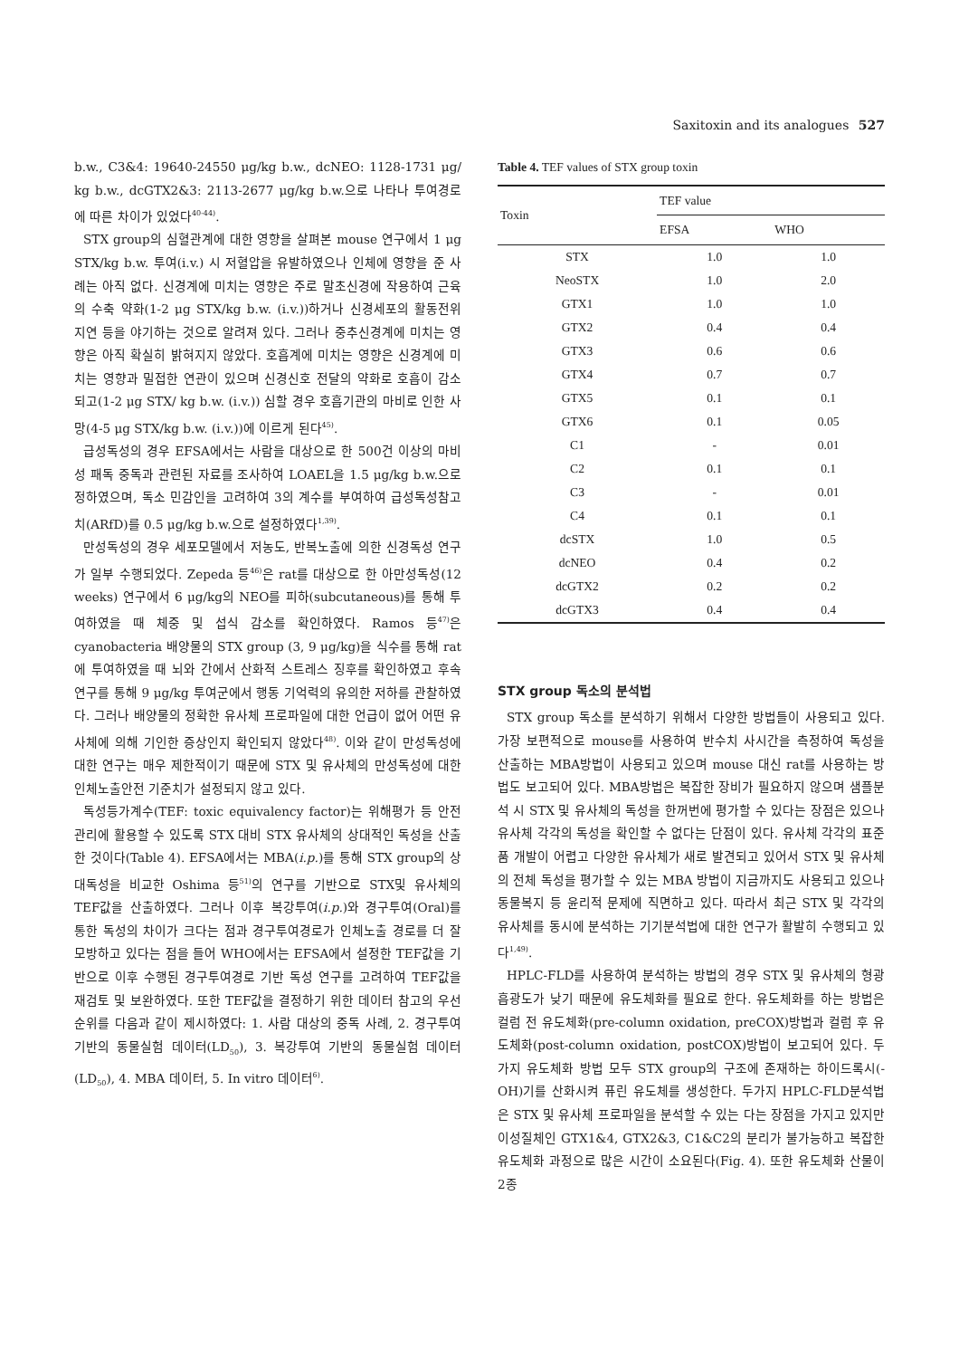Saxitoxin and its analogues 527
b.w., C3&4: 19640-24550 μg/kg b.w., dcNEO: 1128-1731 μg/ kg b.w., dcGTX2&3: 2113-2677 μg/kg b.w.으로 나타나 투여경로에 따른 차이가 있었다<sup>40-44)</sup>.
STX group의 심혈관계에 대한 영향을 살펴본 mouse 연구에서 1 μg STX/kg b.w. 투여(i.v.) 시 저혈압을 유발하였으나 인체에 영향을 준 사례는 아직 없다. 신경계에 미치는 영향은 주로 말초신경에 작용하여 근육의 수축 약화(1-2 μg STX/kg b.w. (i.v.))하거나 신경세포의 활동전위 지연 등을 야기하는 것으로 알려져 있다. 그러나 중추신경계에 미치는 영향은 아직 확실히 밝혀지지 않았다. 호흡계에 미치는 영향은 신경계에 미치는 영향과 밀접한 연관이 있으며 신경신호 전달의 약화로 호흡이 감소되고(1-2 μg STX/ kg b.w. (i.v.)) 심할 경우 호흡기관의 마비로 인한 사망(4-5 μg STX/kg b.w. (i.v.))에 이르게 된다<sup>45)</sup>.
급성독성의 경우 EFSA에서는 사람을 대상으로 한 500건 이상의 마비성 패독 중독과 관련된 자료를 조사하여 LOAEL을 1.5 μg/kg b.w.으로 정하였으며, 독소 민감인을 고려하여 3의 계수를 부여하여 급성독성참고치(ARfD)를 0.5 μg/kg b.w.으로 설정하였다<sup>1,39)</sup>.
만성독성의 경우 세포모델에서 저농도, 반복노출에 의한 신경독성 연구가 일부 수행되었다. Zepeda 등<sup>46)</sup>은 rat를 대상으로 한 아만성독성(12 weeks) 연구에서 6 μg/kg의 NEO를 피하(subcutaneous)를 통해 투여하였을 때 체중 및 섭식 감소를 확인하였다. Ramos 등<sup>47)</sup>은 cyanobacteria 배양물의 STX group (3, 9 μg/kg)을 식수를 통해 rat에 투여하였을 때 뇌와 간에서 산화적 스트레스 징후를 확인하였고 후속 연구를 통해 9 μg/kg 투여군에서 행동 기억력의 유의한 저하를 관찰하였다. 그러나 배양물의 정확한 유사체 프로파일에 대한 언급이 없어 어떤 유사체에 의해 기인한 증상인지 확인되지 않았다<sup>48)</sup>. 이와 같이 만성독성에 대한 연구는 매우 제한적이기 때문에 STX 및 유사체의 만성독성에 대한 인체노출안전 기준치가 설정되지 않고 있다.
독성등가계수(TEF: toxic equivalency factor)는 위해평가 등 안전관리에 활용할 수 있도록 STX 대비 STX 유사체의 상대적인 독성을 산출한 것이다(Table 4). EFSA에서는 MBA(i.p.)를 통해 STX group의 상대독성을 비교한 Oshima 등<sup>51)</sup>의 연구를 기반으로 STX및 유사체의 TEF값을 산출하였다. 그러나 이후 복강투여(i.p.)와 경구투여(Oral)를 통한 독성의 차이가 크다는 점과 경구투여경로가 인체노출 경로를 더 잘 모방하고 있다는 점을 들어 WHO에서는 EFSA에서 설정한 TEF값을 기반으로 이후 수행된 경구투여경로 기반 독성 연구를 고려하여 TEF값을 재검토 및 보완하였다. 또한 TEF값을 결정하기 위한 데이터 참고의 우선순위를 다음과 같이 제시하였다: 1. 사람 대상의 중독 사례, 2. 경구투여 기반의 동물실험 데이터(LD<sub>50</sub>), 3. 복강투여 기반의 동물실험 데이터(LD<sub>50</sub>), 4. MBA 데이터, 5. In vitro 데이터<sup>6)</sup>.
Table 4. TEF values of STX group toxin
| Toxin | TEF value | |
| --- | --- | --- |
| | EFSA | WHO |
| STX | 1.0 | 1.0 |
| NeoSTX | 1.0 | 2.0 |
| GTX1 | 1.0 | 1.0 |
| GTX2 | 0.4 | 0.4 |
| GTX3 | 0.6 | 0.6 |
| GTX4 | 0.7 | 0.7 |
| GTX5 | 0.1 | 0.1 |
| GTX6 | 0.1 | 0.05 |
| C1 | - | 0.01 |
| C2 | 0.1 | 0.1 |
| C3 | - | 0.01 |
| C4 | 0.1 | 0.1 |
| dcSTX | 1.0 | 0.5 |
| dcNEO | 0.4 | 0.2 |
| dcGTX2 | 0.2 | 0.2 |
| dcGTX3 | 0.4 | 0.4 |
STX group 독소의 분석법
STX group 독소를 분석하기 위해서 다양한 방법들이 사용되고 있다. 가장 보편적으로 mouse를 사용하여 반수치 사시간을 측정하여 독성을 산출하는 MBA방법이 사용되고 있으며 mouse 대신 rat를 사용하는 방법도 보고되어 있다. MBA방법은 복잡한 장비가 필요하지 않으며 샘플분석 시 STX 및 유사체의 독성을 한꺼번에 평가할 수 있다는 장점은 있으나 유사체 각각의 독성을 확인할 수 없다는 단점이 있다. 유사체 각각의 표준품 개발이 어렵고 다양한 유사체가 새로 발견되고 있어서 STX 및 유사체의 전체 독성을 평가할 수 있는 MBA 방법이 지금까지도 사용되고 있으나 동물복지 등 윤리적 문제에 직면하고 있다. 따라서 최근 STX 및 각각의 유사체를 동시에 분석하는 기기분석법에 대한 연구가 활발히 수행되고 있다<sup>1,49)</sup>.
HPLC-FLD를 사용하여 분석하는 방법의 경우 STX 및 유사체의 형광 흡광도가 낮기 때문에 유도체화를 필요로 한다. 유도체화를 하는 방법은 컬럼 전 유도체화(pre-column oxidation, preCOX)방법과 컬럼 후 유도체화(post-column oxidation, postCOX)방법이 보고되어 있다. 두가지 유도체화 방법 모두 STX group의 구조에 존재하는 하이드록시(-OH)기를 산화시켜 퓨린 유도체를 생성한다. 두가지 HPLC-FLD분석법은 STX 및 유사체 프로파일을 분석할 수 있는 다는 장점을 가지고 있지만 이성질체인 GTX1&4, GTX2&3, C1&C2의 분리가 불가능하고 복잡한 유도체화 과정으로 많은 시간이 소요된다(Fig. 4). 또한 유도체화 산물이 2종